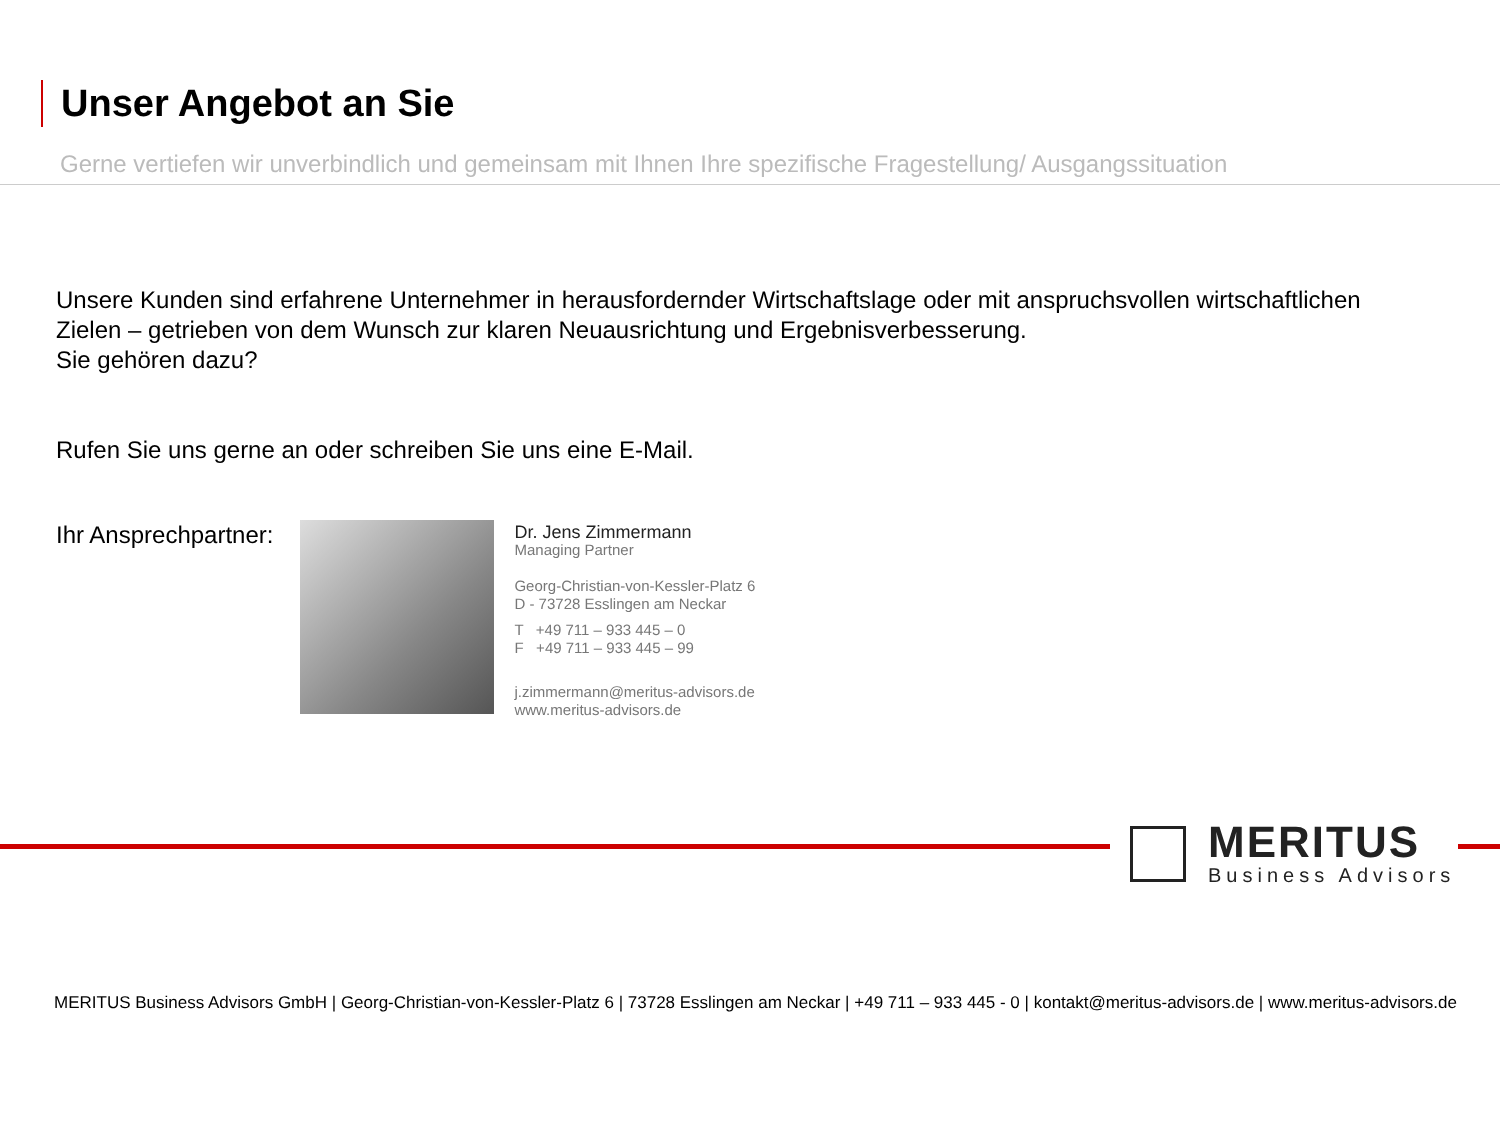Unser Angebot an Sie
Gerne vertiefen wir unverbindlich und gemeinsam mit Ihnen Ihre spezifische Fragestellung/ Ausgangssituation
Unsere Kunden sind erfahrene Unternehmer in herausfordernder Wirtschaftslage oder mit anspruchsvollen wirtschaftlichen
Zielen – getrieben von dem Wunsch zur klaren Neuausrichtung und Ergebnisverbesserung.
Sie gehören dazu?
Rufen Sie uns gerne an oder schreiben Sie uns eine E-Mail.
Ihr Ansprechpartner:
Dr. Jens Zimmermann
Managing Partner
Georg-Christian-von-Kessler-Platz 6
D - 73728 Esslingen am Neckar
T +49 711 – 933 445 – 0
F +49 711 – 933 445 – 99
j.zimmermann@meritus-advisors.de
www.meritus-advisors.de
MERITUS
Business Advisors
MERITUS Business Advisors GmbH | Georg-Christian-von-Kessler-Platz 6 | 73728 Esslingen am Neckar | +49 711 – 933 445 - 0 | kontakt@meritus-advisors.de | www.meritus-advisors.de